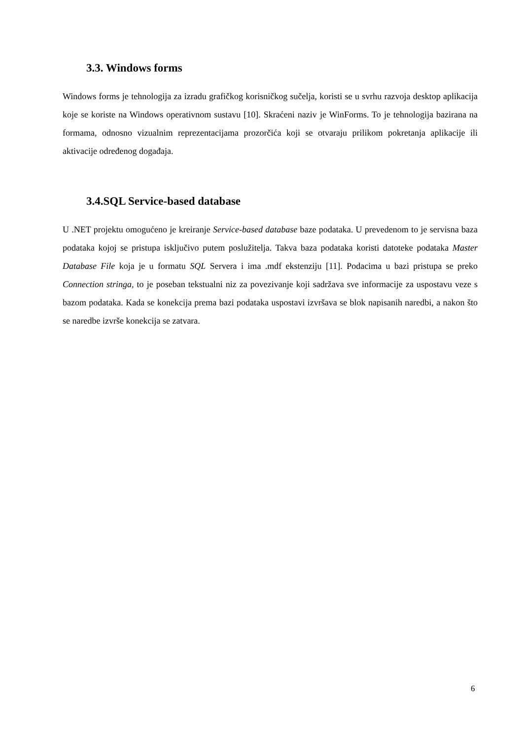3.3. Windows forms
Windows forms je tehnologija za izradu grafičkog korisničkog sučelja, koristi se u svrhu razvoja desktop aplikacija koje se koriste na Windows operativnom sustavu [10]. Skraćeni naziv je WinForms. To je tehnologija bazirana na formama, odnosno vizualnim reprezentacijama prozorčića koji se otvaraju prilikom pokretanja aplikacije ili aktivacije određenog događaja.
3.4.SQL Service-based database
U .NET projektu omogućeno je kreiranje Service-based database baze podataka. U prevedenom to je servisna baza podataka kojoj se pristupa isključivo putem poslužitelja. Takva baza podataka koristi datoteke podataka Master Database File koja je u formatu SQL Servera i ima .mdf ekstenziju [11]. Podacima u bazi pristupa se preko Connection stringa, to je poseban tekstualni niz za povezivanje koji sadržava sve informacije za uspostavu veze s bazom podataka. Kada se konekcija prema bazi podataka uspostavi izvršava se blok napisanih naredbi, a nakon što se naredbe izvrše konekcija se zatvara.
6